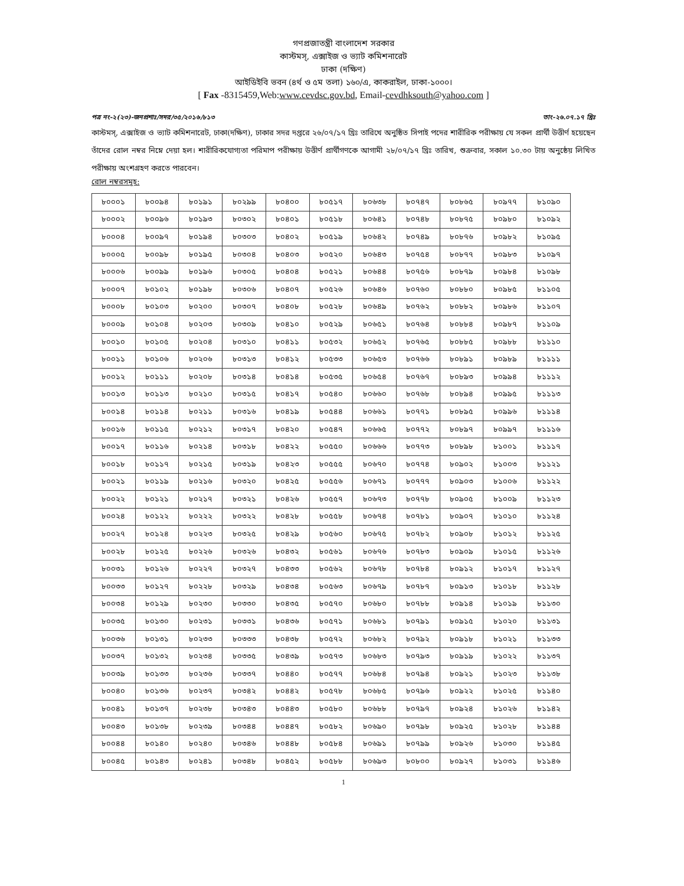গণপ্রজাতন্ত্রী বাংলাদেশ সরকার
কাস্টমস্, এক্সাইজ ও ভ্যাট কমিশনারেট
ঢাকা (দক্ষিণ)
আইডিইবি ভবন (৪র্থ ও ৫ম তলা) ১৬০/এ, কাকরাইল, ঢাকা-১০০০।
[ Fax -8315459,Web:www.cevdsc.gov.bd, Email-cevdhksouth@yahoo.com ]
পত্র নং-২(২৩)-জনপ্রশাঃ/সদর/৩৫/২০১৬/৮১৩ তাং-২৬.০৭.১৭ খ্রিঃ
কাস্টমস্, এক্সাইজ ও ভ্যাট কমিশনারেট, ঢাকা(দক্ষিণ), ঢাকার সদর দপ্তরে ২৬/০৭/১৭ খ্রিঃ তারিখে অনুষ্ঠিত সিপাই পদের শারীরিক পরীক্ষায় যে সকল প্রার্থী উত্তীর্ণ হয়েছেন তাঁদের রোল নম্বর নিম্নে দেয়া হল। শারীরিকযোগ্যতা পরিমাপ পরীক্ষায় উত্তীর্ণ প্রার্থীগণকে আগামী ২৮/০৭/১৭ খ্রিঃ তারিখ, শুক্রবার, সকাল ১০.৩০ টায় অনুষ্ঠেয় লিখিত পরীক্ষায় অংশগ্রহণ করতে পারবেন।
রোল নম্বরসমূহ:
| ৮০০০১ | ৮০০৯৪ | ৮০১৯১ | ৮০২৯৯ | ৮০৪০০ | ৮০৫১৭ | ৮০৬৩৮ | ৮০৭৪৭ | ৮০৮৬৫ | ৮০৯৭৭ | ৮১০৯০ |
| ৮০০০২ | ৮০০৯৬ | ৮০১৯৩ | ৮০৩০২ | ৮০৪০১ | ৮০৫১৮ | ৮০৬৪১ | ৮০৭৪৮ | ৮০৮৭৫ | ৮০৯৮০ | ৮১০৯২ |
| ৮০০০৪ | ৮০০৯৭ | ৮০১৯৪ | ৮০৩০৩ | ৮০৪০২ | ৮০৫১৯ | ৮০৬৪২ | ৮০৭৪৯ | ৮০৮৭৬ | ৮০৯৮২ | ৮১০৯৫ |
| ৮০০০৫ | ৮০০৯৮ | ৮০১৯৫ | ৮০৩০৪ | ৮০৪০৩ | ৮০৫২০ | ৮০৬৪৩ | ৮০৭৫৪ | ৮০৮৭৭ | ৮০৯৮৩ | ৮১০৯৭ |
| ৮০০০৬ | ৮০০৯৯ | ৮০১৯৬ | ৮০৩০৫ | ৮০৪০৪ | ৮০৫২১ | ৮০৬৪৪ | ৮০৭৫৬ | ৮০৮৭৯ | ৮০৯৮৪ | ৮১০৯৮ |
| ৮০০০৭ | ৮০১০২ | ৮০১৯৮ | ৮০৩০৬ | ৮০৪০৭ | ৮০৫২৬ | ৮০৬৪৬ | ৮০৭৬০ | ৮০৮৮০ | ৮০৯৮৫ | ৮১১০৫ |
| ৮০০০৮ | ৮০১০৩ | ৮০২০০ | ৮০৩০৭ | ৮০৪০৮ | ৮০৫২৮ | ৮০৬৪৯ | ৮০৭৬২ | ৮০৮৮২ | ৮০৯৮৬ | ৮১১০৭ |
| ৮০০০৯ | ৮০১০৪ | ৮০২০৩ | ৮০৩০৯ | ৮০৪১০ | ৮০৫২৯ | ৮০৬৫১ | ৮০৭৬৪ | ৮০৮৮৪ | ৮০৯৮৭ | ৮১১০৯ |
| ৮০০১০ | ৮০১০৫ | ৮০২০৪ | ৮০৩১০ | ৮০৪১১ | ৮০৫৩২ | ৮০৬৫২ | ৮০৭৬৫ | ৮০৮৮৫ | ৮০৯৮৮ | ৮১১১০ |
| ৮০০১১ | ৮০১০৬ | ৮০২০৬ | ৮০৩১৩ | ৮০৪১২ | ৮০৫৩৩ | ৮০৬৫৩ | ৮০৭৬৬ | ৮০৮৯১ | ৮০৯৮৯ | ৮১১১১ |
| ৮০০১২ | ৮০১১১ | ৮০২০৮ | ৮০৩১৪ | ৮০৪১৪ | ৮০৫৩৫ | ৮০৬৫৪ | ৮০৭৬৭ | ৮০৮৯৩ | ৮০৯৯৪ | ৮১১১২ |
| ৮০০১৩ | ৮০১১৩ | ৮০২১০ | ৮০৩১৫ | ৮০৪১৭ | ৮০৫৪০ | ৮০৬৬০ | ৮০৭৬৮ | ৮০৮৯৪ | ৮০৯৯৫ | ৮১১১৩ |
| ৮০০১৪ | ৮০১১৪ | ৮০২১১ | ৮০৩১৬ | ৮০৪১৯ | ৮০৫৪৪ | ৮০৬৬১ | ৮০৭৭১ | ৮০৮৯৫ | ৮০৯৯৬ | ৮১১১৪ |
| ৮০০১৬ | ৮০১১৫ | ৮০২১২ | ৮০৩১৭ | ৮০৪২০ | ৮০৫৪৭ | ৮০৬৬৫ | ৮০৭৭২ | ৮০৮৯৭ | ৮০৯৯৭ | ৮১১১৬ |
| ৮০০১৭ | ৮০১১৬ | ৮০২১৪ | ৮০৩১৮ | ৮০৪২২ | ৮০৫৫০ | ৮০৬৬৬ | ৮০৭৭৩ | ৮০৮৯৮ | ৮১০০১ | ৮১১১৭ |
| ৮০০১৮ | ৮০১১৭ | ৮০২১৫ | ৮০৩১৯ | ৮০৪২৩ | ৮০৫৫৫ | ৮০৬৭০ | ৮০৭৭৪ | ৮০৯০২ | ৮১০০৩ | ৮১১২১ |
| ৮০০২১ | ৮০১১৯ | ৮০২১৬ | ৮০৩২০ | ৮০৪২৫ | ৮০৫৫৬ | ৮০৬৭১ | ৮০৭৭৭ | ৮০৯০৩ | ৮১০০৬ | ৮১১২২ |
| ৮০০২২ | ৮০১২১ | ৮০২১৭ | ৮০৩২১ | ৮০৪২৬ | ৮০৫৫৭ | ৮০৬৭৩ | ৮০৭৭৮ | ৮০৯০৫ | ৮১০০৯ | ৮১১২৩ |
| ৮০০২৪ | ৮০১২২ | ৮০২২২ | ৮০৩২২ | ৮০৪২৮ | ৮০৫৫৮ | ৮০৬৭৪ | ৮০৭৮১ | ৮০৯০৭ | ৮১০১০ | ৮১১২৪ |
| ৮০০২৭ | ৮০১২৪ | ৮০২২৩ | ৮০৩২৫ | ৮০৪২৯ | ৮০৫৬০ | ৮০৬৭৫ | ৮০৭৮২ | ৮০৯০৮ | ৮১০১২ | ৮১১২৫ |
| ৮০০২৮ | ৮০১২৫ | ৮০২২৬ | ৮০৩২৬ | ৮০৪৩২ | ৮০৫৬১ | ৮০৬৭৬ | ৮০৭৮৩ | ৮০৯০৯ | ৮১০১৫ | ৮১১২৬ |
| ৮০০৩১ | ৮০১২৬ | ৮০২২৭ | ৮০৩২৭ | ৮০৪৩৩ | ৮০৫৬২ | ৮০৬৭৮ | ৮০৭৮৪ | ৮০৯১২ | ৮১০১৭ | ৮১১২৭ |
| ৮০০৩৩ | ৮০১২৭ | ৮০২২৮ | ৮০৩২৯ | ৮০৪৩৪ | ৮০৫৬৩ | ৮০৬৭৯ | ৮০৭৮৭ | ৮০৯১৩ | ৮১০১৮ | ৮১১২৮ |
| ৮০০৩৪ | ৮০১২৯ | ৮০২৩০ | ৮০৩৩০ | ৮০৪৩৫ | ৮০৫৭০ | ৮০৬৮০ | ৮০৭৮৮ | ৮০৯১৪ | ৮১০১৯ | ৮১১৩০ |
| ৮০০৩৫ | ৮০১৩০ | ৮০২৩১ | ৮০৩৩১ | ৮০৪৩৬ | ৮০৫৭১ | ৮০৬৮১ | ৮০৭৯১ | ৮০৯১৫ | ৮১০২০ | ৮১১৩১ |
| ৮০০৩৬ | ৮০১৩১ | ৮০২৩৩ | ৮০৩৩৩ | ৮০৪৩৮ | ৮০৫৭২ | ৮০৬৮২ | ৮০৭৯২ | ৮০৯১৮ | ৮১০২১ | ৮১১৩৩ |
| ৮০০৩৭ | ৮০১৩২ | ৮০২৩৪ | ৮০৩৩৫ | ৮০৪৩৯ | ৮০৫৭৩ | ৮০৬৮৩ | ৮০৭৯৩ | ৮০৯১৯ | ৮১০২২ | ৮১১৩৭ |
| ৮০০৩৯ | ৮০১৩৩ | ৮০২৩৬ | ৮০৩৩৭ | ৮০৪৪০ | ৮০৫৭৭ | ৮০৬৮৪ | ৮০৭৯৪ | ৮০৯২১ | ৮১০২৩ | ৮১১৩৮ |
| ৮০০৪০ | ৮০১৩৬ | ৮০২৩৭ | ৮০৩৪২ | ৮০৪৪২ | ৮০৫৭৮ | ৮০৬৮৫ | ৮০৭৯৬ | ৮০৯২২ | ৮১০২৫ | ৮১১৪০ |
| ৮০০৪১ | ৮০১৩৭ | ৮০২৩৮ | ৮০৩৪৩ | ৮০৪৪৩ | ৮০৫৮০ | ৮০৬৮৮ | ৮০৭৯৭ | ৮০৯২৪ | ৮১০২৬ | ৮১১৪২ |
| ৮০০৪৩ | ৮০১৩৮ | ৮০২৩৯ | ৮০৩৪৪ | ৮০৪৪৭ | ৮০৫৮২ | ৮০৬৯০ | ৮০৭৯৮ | ৮০৯২৫ | ৮১০২৮ | ৮১১৪৪ |
| ৮০০৪৪ | ৮০১৪০ | ৮০২৪০ | ৮০৩৪৬ | ৮০৪৪৮ | ৮০৫৮৪ | ৮০৬৯১ | ৮০৭৯৯ | ৮০৯২৬ | ৮১০৩০ | ৮১১৪৫ |
| ৮০০৪৫ | ৮০১৪৩ | ৮০২৪১ | ৮০৩৪৮ | ৮০৪৫২ | ৮০৫৮৮ | ৮০৬৯৩ | ৮০৮০০ | ৮০৯২৭ | ৮১০৩১ | ৮১১৪৬ |
1